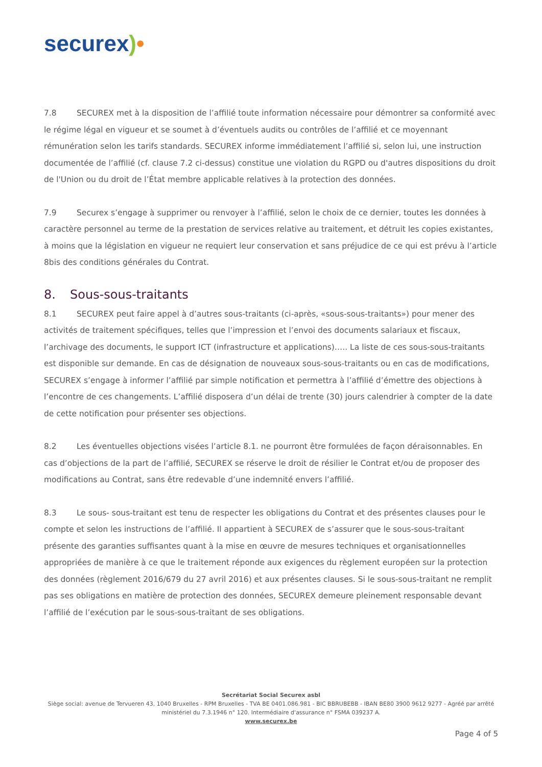securex)•
7.8 SECUREX met à la disposition de l’affilié toute information nécessaire pour démontrer sa conformité avec le régime légal en vigueur et se soumet à d’éventuels audits ou contrôles de l’affilié et ce moyennant rémunération selon les tarifs standards. SECUREX informe immédiatement l’affilié si, selon lui, une instruction documentée de l’affilié (cf. clause 7.2 ci-dessus) constitue une violation du RGPD ou d'autres dispositions du droit de l'Union ou du droit de l’État membre applicable relatives à la protection des données.
7.9 Securex s’engage à supprimer ou renvoyer à l’affilié, selon le choix de ce dernier, toutes les données à caractère personnel au terme de la prestation de services relative au traitement, et détruit les copies existantes, à moins que la législation en vigueur ne requiert leur conservation et sans préjudice de ce qui est prévu à l’article 8bis des conditions générales du Contrat.
8. Sous-sous-traitants
8.1 SECUREX peut faire appel à d’autres sous-traitants (ci-après, «sous-sous-traitants») pour mener des activités de traitement spécifiques, telles que l’impression et l’envoi des documents salariaux et fiscaux, l’archivage des documents, le support ICT (infrastructure et applications)….. La liste de ces sous-sous-traitants est disponible sur demande. En cas de désignation de nouveaux sous-sous-traitants ou en cas de modifications, SECUREX s’engage à informer l’affilié par simple notification et permettra à l’affilié d’émettre des objections à l’encontre de ces changements. L’affilié disposera d’un délai de trente (30) jours calendrier à compter de la date de cette notification pour présenter ses objections.
8.2 Les éventuelles objections visées l’article 8.1. ne pourront être formulées de façon déraisonnables. En cas d’objections de la part de l’affilié, SECUREX se réserve le droit de résilier le Contrat et/ou de proposer des modifications au Contrat, sans être redevable d’une indemnité envers l’affilié.
8.3 Le sous- sous-traitant est tenu de respecter les obligations du Contrat et des présentes clauses pour le compte et selon les instructions de l’affilié. Il appartient à SECUREX de s’assurer que le sous-sous-traitant présente des garanties suffisantes quant à la mise en œuvre de mesures techniques et organisationnelles appropriées de manière à ce que le traitement réponde aux exigences du règlement européen sur la protection des données (règlement 2016/679 du 27 avril 2016) et aux présentes clauses. Si le sous-sous-traitant ne remplit pas ses obligations en matière de protection des données, SECUREX demeure pleinement responsable devant l’affilié de l’exécution par le sous-sous-traitant de ses obligations.
Secrétariat Social Securex asbl
Siège social: avenue de Tervueren 43, 1040 Bruxelles - RPM Bruxelles - TVA BE 0401.086.981 - BIC BBRUBEBB - IBAN BE80 3900 9612 9277 - Agréé par arrêté ministériel du 7.3.1946 n° 120. Intermédiaire d'assurance n° FSMA 039237 A.
www.securex.be
Page 4 of 5